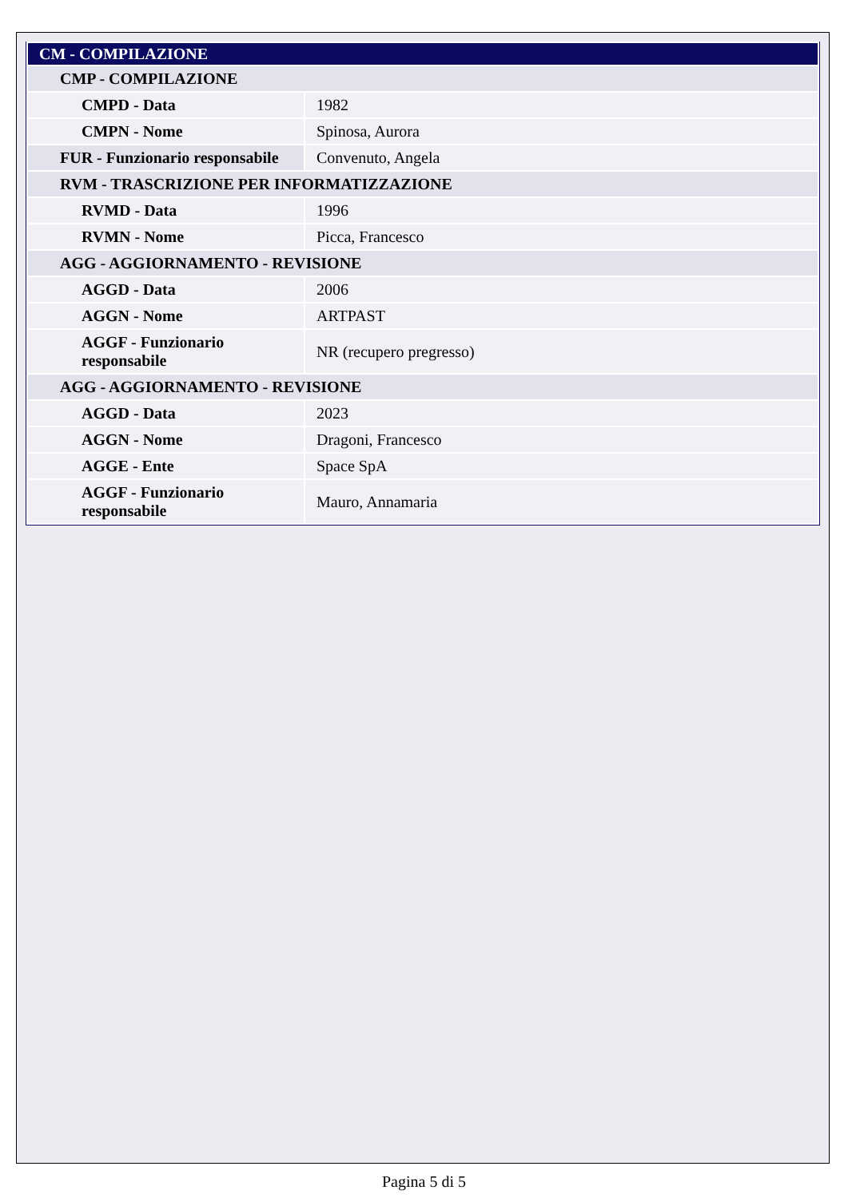| CM - COMPILAZIONE | |
| CMP - COMPILAZIONE | |
| CMPD - Data | 1982 |
| CMPN - Nome | Spinosa, Aurora |
| FUR - Funzionario responsabile | Convenuto, Angela |
| RVM - TRASCRIZIONE PER INFORMATIZZAZIONE | |
| RVMD - Data | 1996 |
| RVMN - Nome | Picca, Francesco |
| AGG - AGGIORNAMENTO - REVISIONE | |
| AGGD - Data | 2006 |
| AGGN - Nome | ARTPAST |
| AGGF - Funzionario responsabile | NR (recupero pregresso) |
| AGG - AGGIORNAMENTO - REVISIONE | |
| AGGD - Data | 2023 |
| AGGN - Nome | Dragoni, Francesco |
| AGGE - Ente | Space SpA |
| AGGF - Funzionario responsabile | Mauro, Annamaria |
Pagina 5 di 5